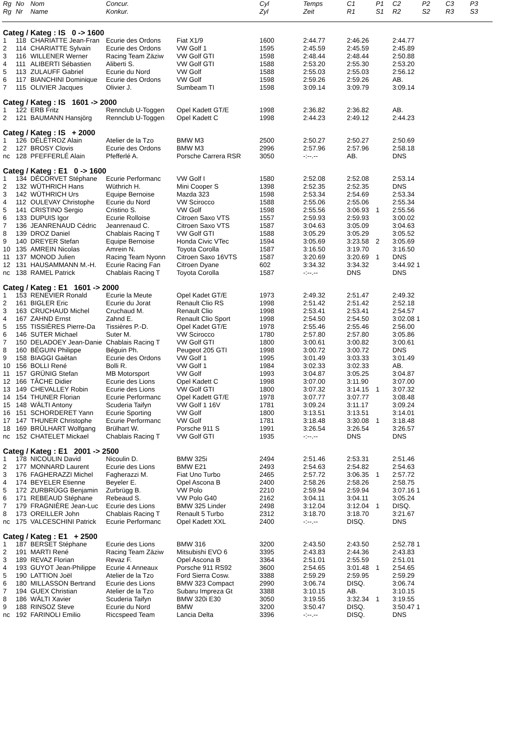| Rg | No | Nom | Concur. | | Cyl | Temps | C1 | P1 | C2 | P2 | C3 | P3 |
| --- | --- | --- | --- | --- | --- | --- | --- | --- | --- | --- | --- | --- |
| Rg | Nr | Name | Konkur. | | Zyl | Zeit | R1 | S1 | R2 | S2 | R3 | S3 |
| Categ / Kateg : IS 0 -> 1600 | | | | | | | | | | | | |
| 1 | 118 | CHARIATTE Jean-Fran | Ecurie des Ordons | Fiat X1/9 | 1600 | 2:44.77 | 2:46.26 | | 2:44.77 | | | |
| 2 | 114 | CHARIATTE Sylvain | Ecurie des Ordons | VW Golf 1 | 1595 | 2:45.59 | 2:45.59 | | 2:45.89 | | | |
| 3 | 116 | WILLENER Werner | Racing Team Zäziw | VW Golf GTI | 1598 | 2:48.44 | 2:48.44 | | 2:50.88 | | | |
| 4 | 111 | ALIBERTI Sébastien | Aliberti S. | VW Golf GTI | 1588 | 2:53.20 | 2:55.30 | | 2:53.20 | | | |
| 5 | 113 | ZULAUFF Gabriel | Ecurie du Nord | VW Golf | 1588 | 2:55.03 | 2:55.03 | | 2:56.12 | | | |
| 6 | 117 | BIANCHINI Dominique | Ecurie des Ordons | VW Golf | 1598 | 2:59.26 | 2:59.26 | | AB. | | | |
| 7 | 115 | OLIVIER Jacques | Olivier J. | Sumbeam TI | 1598 | 3:09.14 | 3:09.79 | | 3:09.14 | | | |
| Categ / Kateg : IS 1601 -> 2000 | | | | | | | | | | | | |
| 1 | 122 | ERB Fritz | Rennclub U-Toggen | Opel Kadett GT/E | 1998 | 2:36.82 | 2:36.82 | | AB. | | | |
| 2 | 121 | BAUMANN Hansjörg | Rennclub U-Toggen | Opel Kadett C | 1998 | 2:44.23 | 2:49.12 | | 2:44.23 | | | |
| Categ / Kateg : IS + 2000 | | | | | | | | | | | | |
| 1 | 126 | DÉLÉTROZ Alain | Atelier de la Tzo | BMW M3 | 2500 | 2:50.27 | 2:50.27 | | 2:50.69 | | | |
| 2 | 127 | BROSY Clovis | Ecurie des Ordons | BMW M3 | 2996 | 2:57.96 | 2:57.96 | | 2:58.18 | | | |
| nc | 128 | PFEFFERLÉ Alain | Pfefferlé A. | Porsche Carrera RSR | 3050 | -:--.-- | AB. | | DNS | | | |
| Categ / Kateg : E1 0 -> 1600 | | | | | | | | | | | | |
| 1 | 134 | DÉCORVET Stéphane | Ecurie Performanc | VW Golf I | 1580 | 2:52.08 | 2:52.08 | | 2:53.14 | | | |
| 2 | 132 | WÜTHRICH Hans | Wüthrich H. | Mini Cooper S | 1398 | 2:52.35 | 2:52.35 | | DNS | | | |
| 3 | 142 | WÜTHRICH Urs | Equipe Bernoise | Mazda 323 | 1598 | 2:53.34 | 2:54.69 | | 2:53.34 | | | |
| 4 | 112 | OULEVAY Christophe | Ecurie du Nord | VW Scirocco | 1588 | 2:55.06 | 2:55.06 | | 2:55.34 | | | |
| 5 | 141 | CRISTINO Sergio | Cristino S. | VW Golf | 1598 | 2:55.56 | 3:06.93 | 1 | 2:55.56 | | | |
| 6 | 133 | DUPUIS Igor | Ecurie Rolloise | Citroen Saxo VTS | 1557 | 2:59.93 | 2:59.93 | | 3:00.02 | | | |
| 7 | 136 | JEANRENAUD Cédric | Jeanrenaud C. | Citroen Saxo VTS | 1587 | 3:04.63 | 3:05.09 | | 3:04.63 | | | |
| 8 | 139 | DROZ Daniel | Chablais Racing T | VW Golf GTI | 1588 | 3:05.29 | 3:05.29 | | 3:05.52 | | | |
| 9 | 140 | DREYER Stefan | Equipe Bernoise | Honda Civic VTec | 1594 | 3:05.69 | 3:23.58 | 2 | 3:05.69 | | | |
| 10 | 135 | AMREIN Nicolas | Amrein N. | Toyota Corolla | 1587 | 3:16.50 | 3:19.70 | | 3:16.50 | | | |
| 11 | 137 | MONOD Julien | Racing Team Nyonn | Citroen Saxo 16VTS | 1587 | 3:20.69 | 3:20.69 | 1 | DNS | | | |
| 12 | 131 | HAUSAMMANN M.-H. | Ecurie Racing Fan | Citroen Dyane | 602 | 3:34.32 | 3:34.32 | | 3:44.92 1 | | | |
| nc | 138 | RAMEL Patrick | Chablais Racing T | Toyota Corolla | 1587 | -:--.-- | DNS | | DNS | | | |
| Categ / Kateg : E1 1601 -> 2000 | | | | | | | | | | | | |
| 1 | 153 | RENEVIER Ronald | Ecurie la Meute | Opel Kadet GT/E | 1973 | 2:49.32 | 2:51.47 | | 2:49.32 | | | |
| 2 | 161 | BIGLER Eric | Ecurie du Jorat | Renault Clio RS | 1998 | 2:51.42 | 2:51.42 | | 2:52.18 | | | |
| 3 | 163 | CRUCHAUD Michel | Cruchaud M. | Renault Clio | 1998 | 2:53.41 | 2:53.41 | | 2:54.57 | | | |
| 4 | 167 | ZAHND Ernst | Zahnd E. | Renault Clio Sport | 1998 | 2:54.50 | 2:54.50 | | 3:02.08 1 | | | |
| 5 | 155 | TISSIÈRES Pierre-Da | Tissières P.-D. | Opel Kadet GT/E | 1978 | 2:55.46 | 2:55.46 | | 2:56.00 | | | |
| 6 | 146 | SUTER Michael | Suter M. | VW Scirocco | 1780 | 2:57.80 | 2:57.80 | | 3:05.86 | | | |
| 7 | 150 | DELADOEY Jean-Danie | Chablais Racing T | VW Golf GTI | 1800 | 3:00.61 | 3:00.82 | | 3:00.61 | | | |
| 8 | 160 | BÉGUIN Philippe | Béguin Ph. | Peugeot 205 GTI | 1998 | 3:00.72 | 3:00.72 | | DNS | | | |
| 9 | 158 | BIAGGI Gaëtan | Ecurie des Ordons | VW Golf 1 | 1995 | 3:01.49 | 3:03.33 | | 3:01.49 | | | |
| 10 | 156 | BOLLI René | Bolli R. | VW Golf 1 | 1984 | 3:02.33 | 3:02.33 | | AB. | | | |
| 11 | 157 | GRÜNIG Stefan | MB Motorsport | VW Golf | 1993 | 3:04.87 | 3:05.25 | | 3:04.87 | | | |
| 12 | 166 | TÂCHE Didier | Ecurie des Lions | Opel Kadett C | 1998 | 3:07.00 | 3:11.90 | | 3:07.00 | | | |
| 13 | 149 | CHEVALLEY Robin | Ecurie des Lions | VW Golf GTI | 1800 | 3:07.32 | 3:14.15 | 1 | 3:07.32 | | | |
| 14 | 154 | THUNER Florian | Ecurie Performanc | Opel Kadett GT/E | 1978 | 3:07.77 | 3:07.77 | | 3:08.48 | | | |
| 15 | 148 | WÄLTI Antony | Scuderia Taifyn | VW Golf 1 16V | 1781 | 3:09.24 | 3:11.17 | | 3:09.24 | | | |
| 16 | 151 | SCHORDERET Yann | Ecurie Sporting | VW Golf | 1800 | 3:13.51 | 3:13.51 | | 3:14.01 | | | |
| 17 | 147 | THUNER Christophe | Ecurie Performanc | VW Golf | 1781 | 3:18.48 | 3:30.08 | 1 | 3:18.48 | | | |
| 18 | 169 | BRÜLHART Wolfgang | Brülhart W. | Porsche 911 S | 1991 | 3:26.54 | 3:26.54 | | 3:26.57 | | | |
| nc | 152 | CHATELET Mickael | Chablais Racing T | VW Golf GTI | 1935 | -:--.-- | DNS | | DNS | | | |
| Categ / Kateg : E1 2001 -> 2500 | | | | | | | | | | | | |
| 1 | 178 | NICOULIN David | Nicoulin D. | BMW 325i | 2494 | 2:51.46 | 2:53.31 | | 2:51.46 | | | |
| 2 | 177 | MONNARD Laurent | Ecurie des Lions | BMW E21 | 2493 | 2:54.63 | 2:54.82 | | 2:54.63 | | | |
| 3 | 176 | FAGHERAZZI Michel | Fagherazzi M. | Fiat Uno Turbo | 2465 | 2:57.72 | 3:06.35 | 1 | 2:57.72 | | | |
| 4 | 174 | BEYELER Etienne | Beyeler E. | Opel Ascona B | 2400 | 2:58.26 | 2:58.26 | | 2:58.75 | | | |
| 5 | 172 | ZURBRÜGG Benjamin | Zurbrügg B. | VW Polo | 2210 | 2:59.94 | 2:59.94 | | 3:07.16 1 | | | |
| 6 | 171 | REBEAUD Stéphane | Rebeaud S. | VW Polo G40 | 2162 | 3:04.11 | 3:04.11 | | 3:05.24 | | | |
| 7 | 179 | FRAGNIÈRE Jean-Luc | Ecurie des Lions | BMW 325 Linder | 2498 | 3:12.04 | 3:12.04 | 1 | DISQ. | | | |
| 8 | 173 | OREILLER John | Chablais Racing T | Renault 5 Turbo | 2312 | 3:18.70 | 3:18.70 | | 3:21.67 | | | |
| nc | 175 | VALCESCHINI Patrick | Ecurie Performanc | Opel Kadett XXL | 2400 | -:--.-- | DISQ. | | DNS | | | |
| Categ / Kateg : E1 + 2500 | | | | | | | | | | | | |
| 1 | 187 | BERSET Stéphane | Ecurie des Lions | BMW 316 | 3200 | 2:43.50 | 2:43.50 | | 2:52.78 1 | | | |
| 2 | 191 | MARTI René | Racing Team Zäziw | Mitsubishi EVO 6 | 3395 | 2:43.83 | 2:44.36 | | 2:43.83 | | | |
| 3 | 189 | REVAZ Florian | Revaz F. | Opel Ascona B | 3364 | 2:51.01 | 2:55.59 | | 2:51.01 | | | |
| 4 | 193 | GUYOT Jean-Philippe | Ecurie 4 Anneaux | Porsche 911 RS92 | 3600 | 2:54.65 | 3:01.48 | 1 | 2:54.65 | | | |
| 5 | 190 | LATTION Joël | Atelier de la Tzo | Ford Sierra Cosw. | 3388 | 2:59.29 | 2:59.95 | | 2:59.29 | | | |
| 6 | 180 | MILLASSON Bertrand | Ecurie des Lions | BMW 323 Compact | 2990 | 3:06.74 | DISQ. | | 3:06.74 | | | |
| 7 | 194 | GUEX Christian | Atelier de la Tzo | Subaru Impreza Gt | 3388 | 3:10.15 | AB. | | 3:10.15 | | | |
| 8 | 186 | WÄLTI Xavier | Scuderia Taifyn | BMW 320i E30 | 3050 | 3:19.55 | 3:32.34 | 1 | 3:19.55 | | | |
| 9 | 188 | RINSOZ Steve | Ecurie du Nord | BMW | 3200 | 3:50.47 | DISQ. | | 3:50.47 1 | | | |
| nc | 192 | FARINOLI Emilio | Riccspeed Team | Lancia Delta | 3396 | -:--.-- | DISQ. | | DNS | | | |